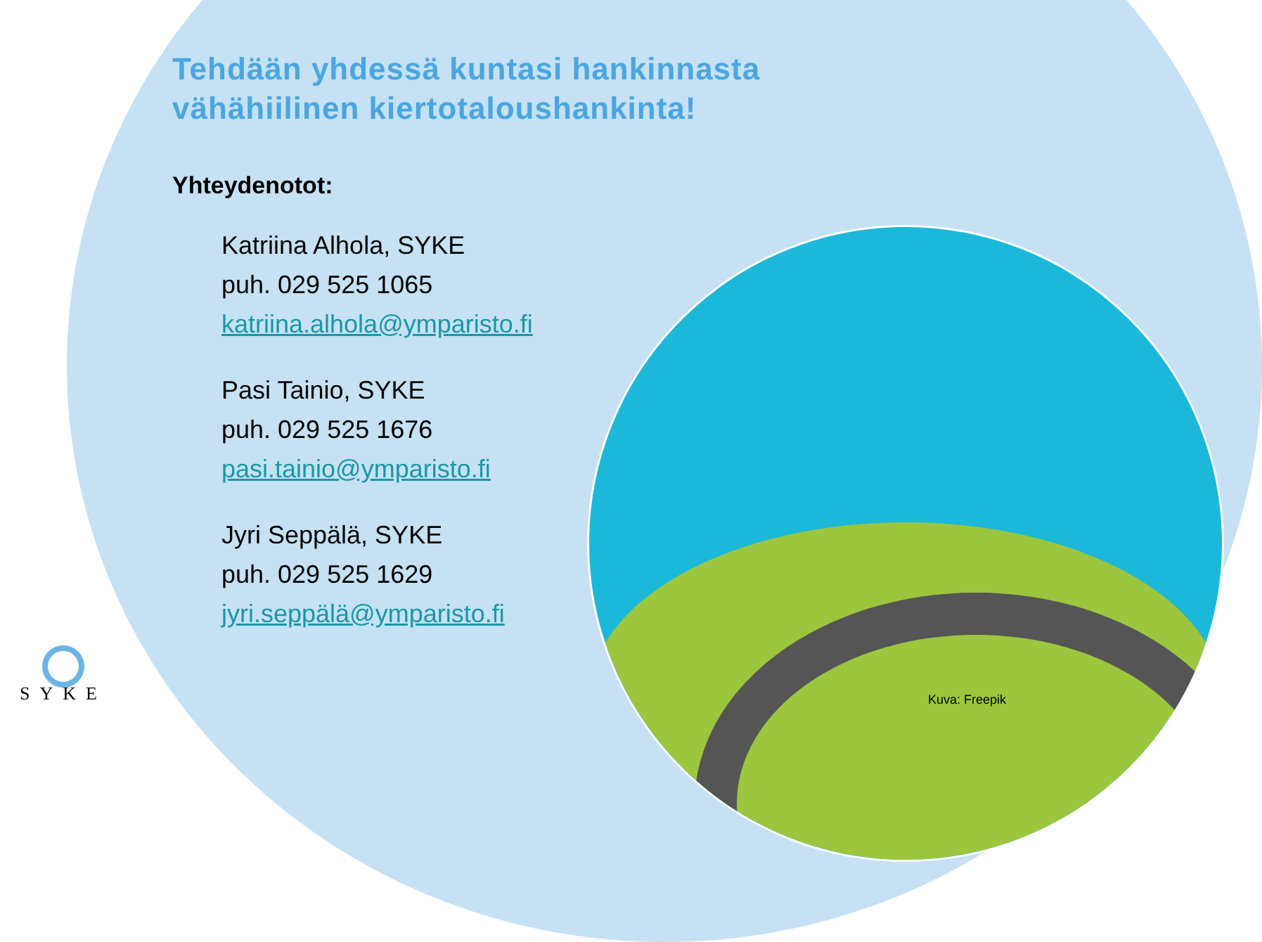Tehdään yhdessä kuntasi hankinnasta
vähähiilinen kiertotaloushankinta!
Yhteydenotot:
Katriina Alhola, SYKE
puh. 029 525 1065
katriina.alhola@ymparisto.fi
Pasi Tainio, SYKE
puh. 029 525 1676
pasi.tainio@ymparisto.fi
Jyri Seppälä, SYKE
puh. 029 525 1629
jyri.seppälä@ymparisto.fi
SYKE Kuva: Freepik